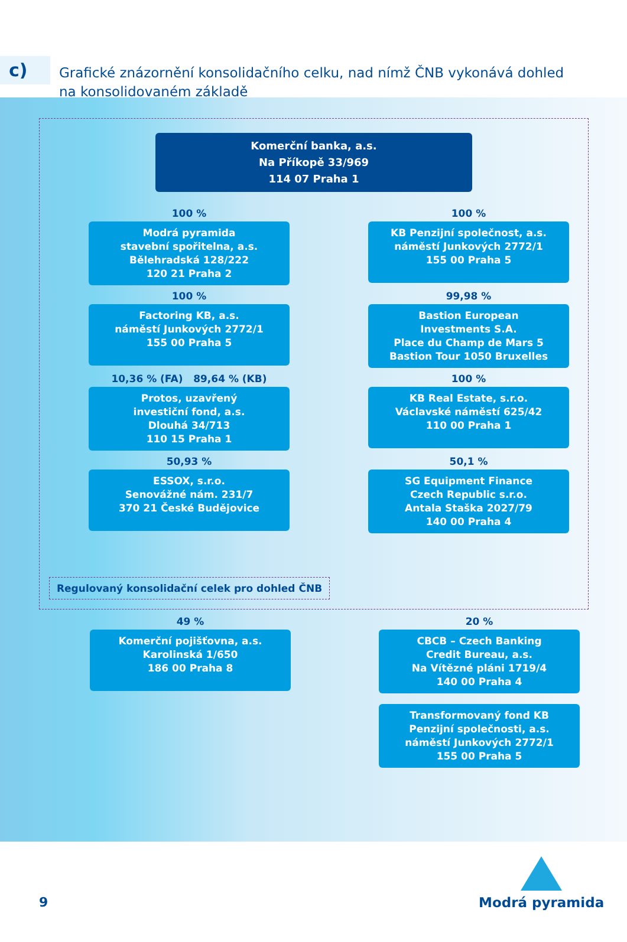c)
Grafické znázornění konsolidačního celku, nad nímž ČNB vykonává dohled
na konsolidovaném základě
Komerční banka, a.s.
Na Příkopě 33/969
114 07 Praha 1
100 %
Modrá pyramida
stavební spořitelna, a.s.
Bělehradská 128/222
120 21 Praha 2
100 %
KB Penzijní společnost, a.s.
náměstí Junkových 2772/1
155 00 Praha 5
100 %
Factoring KB, a.s.
náměstí Junkových 2772/1
155 00 Praha 5
99,98 %
Bastion European
Investments S.A.
Place du Champ de Mars 5
Bastion Tour 1050 Bruxelles
10,36 % (FA) 89,64 % (KB)
Protos, uzavřený
investiční fond, a.s.
Dlouhá 34/713
110 15 Praha 1
100 %
KB Real Estate, s.r.o.
Václavské náměstí 625/42
110 00 Praha 1
50,93 %
ESSOX, s.r.o.
Senovážné nám. 231/7
370 21 České Budějovice
50,1 %
SG Equipment Finance
Czech Republic s.r.o.
Antala Staška 2027/79
140 00 Praha 4
Regulovaný konsolidační celek pro dohled ČNB
49 %
Komerční pojišťovna, a.s.
Karolinská 1/650
186 00 Praha 8
20 %
CBCB – Czech Banking
Credit Bureau, a.s.
Na Vítězné pláni 1719/4
140 00 Praha 4
Transformovaný fond KB
Penzijní společnosti, a.s.
náměstí Junkových 2772/1
155 00 Praha 5
9
Modrá pyramida